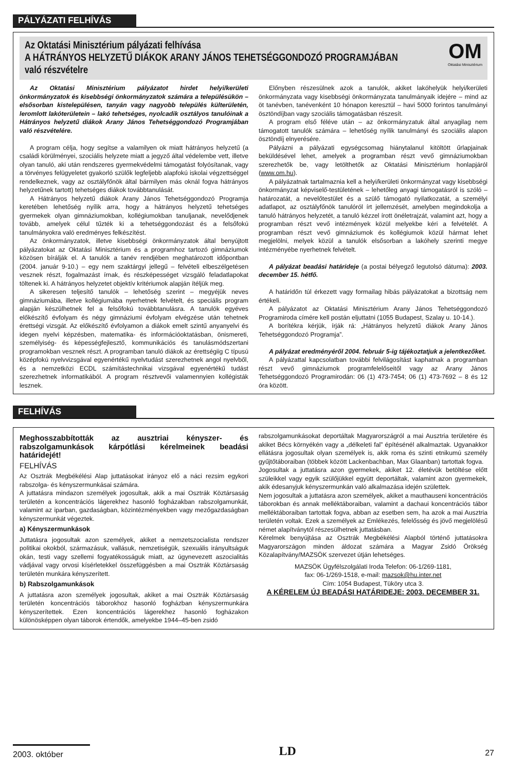PÁLYÁZATI FELHÍVÁS
Az Oktatási Minisztérium pályázati felhívása
A HÁTRÁNYOS HELYZETŰ DIÁKOK ARANY JÁNOS TEHETSÉGGONDOZÓ PROGRAMJÁBAN
való részvételre
OM
Oktatási Minisztérium
Az Oktatási Minisztérium pályázatot hirdet helyi/kerületi önkormányzatok és kisebbségi önkormányzatok számára a településükön – elsősorban kistelepülésen, tanyán vagy nagyobb település külterületén, leromlott lakóterületein – lakó tehetséges, nyolcadik osztályos tanulóinak a Hátrányos helyzetű diákok Arany János Tehetséggondozó Programjában való részvételére.
A program célja, hogy segítse a valamilyen ok miatt hátrányos helyzetű (a családi körülményei, szociális helyzete miatt a jegyző által védelembe vett, illetve olyan tanuló, aki után rendszeres gyermekvédelmi támogatást folyósítanak, vagy a törvényes felügyeletet gyakorló szülők legfeljebb alapfokú iskolai végzettséggel rendelkeznek, vagy az osztályfőnök által bármilyen más oknál fogva hátrányos helyzetűnek tartott) tehetséges diákok továbbtanulását.
A Hátrányos helyzetű diákok Arany János Tehetséggondozó Programja keretében lehetőség nyílik arra, hogy a hátrányos helyzetű tehetséges gyermekek olyan gimnáziumokban, kollégiumokban tanuljanak, nevelődjenek tovább, amelyek célul tűzték ki a tehetséggondozást és a felsőfokú tanulmányokra való eredményes felkészítést.
Az önkormányzatok, illetve kisebbségi önkormányzatok által benyújtott pályázatokat az Oktatási Minisztérium és a programhoz tartozó gimnáziumok közösen bírálják el. A tanulók a tanév rendjében meghatározott időpontban (2004. január 9-10.) – egy nem szaktárgyi jellegű – felvételi elbeszélgetésen vesznek részt, fogalmazást írnak, és részképességet vizsgáló feladatlapokat töltenek ki. A hátrányos helyzetet objektív kritériumok alapján ítéljük meg.
A sikeresen teljesítő tanulók – lehetőség szerint – megyéjük neves gimnáziumába, illetve kollégiumába nyerhetnek felvételt, és speciális program alapján készülhetnek fel a felsőfokú továbbtanulásra. A tanulók egyéves előkészítő évfolyam és négy gimnáziumi évfolyam elvégzése után tehetnek érettségi vizsgát. Az előkészítő évfolyamon a diákok emelt szintű anyanyelvi és idegen nyelvi képzésben, matematika- és információoktatásban, önismereti, személyiség- és képességfejlesztő, kommunikációs és tanulásmódszertani programokban vesznek részt. A programban tanuló diákok az érettségiig C típusú középfokú nyelvvizsgával egyenértékű nyelvtudást szerezhetnek angol nyelvből, és a nemzetközi ECDL számítástechnikai vizsgával egyenértékű tudást szerezhetnek informatikából. A program résztvevői valamennyien kollégisták lesznek.
Előnyben részesülnek azok a tanulók, akiket lakóhelyük helyi/kerületi önkormányzata vagy kisebbségi önkormányzata tanulmányaik idejére – mind az öt tanévben, tanévenként 10 hónapon keresztül – havi 5000 forintos tanulmányi ösztöndíjban vagy szociális támogatásban részesít.
A program első féléve után – az önkormányzatuk által anyagilag nem támogatott tanulók számára – lehetőség nyílik tanulmányi és szociális alapon ösztöndíj elnyerésére.
Pályázni a pályázati egységcsomag hiánytalanul kitöltött űrlapjainak beküldésével lehet, amelyek a programban részt vevő gimnáziumokban szerezhetők be, vagy letölthetők az Oktatási Minisztérium honlapjáról (www.om.hu).
A pályázatnak tartalmaznia kell a helyi/kerületi önkormányzat vagy kisebbségi önkormányzat képviselő-testületének – lehetőleg anyagi támogatásról is szóló – határozatát, a nevelőtestület és a szülő támogató nyilatkozatát, a személyi adatlapot, az osztályfőnök tanulóról írt jellemzését, amelyben megindokolja a tanuló hátrányos helyzetét, a tanuló kézzel írott önéletrajzát, valamint azt, hogy a programban részt vevő intézmények közül melyekbe kéri a felvételét. A programban részt vevő gimnáziumok és kollégiumok közül hármat lehet megjelölni, melyek közül a tanulók elsősorban a lakóhely szerinti megye intézményébe nyerhetnek felvételt.
A pályázat beadási határideje (a postai bélyegző legutolsó dátuma): 2003. december 15. hétfő.
A határidőn túl érkezett vagy formailag hibás pályázatokat a bizottság nem értékeli.
A pályázatot az Oktatási Minisztérium Arany János Tehetséggondozó Programiroda címére kell postán eljuttatni (1055 Budapest, Szalay u. 10-14.).
A borítékra kérjük, írják rá: „Hátrányos helyzetű diákok Arany János Tehetséggondozó Programja”.
A pályázat eredményéről 2004. február 5-ig tájékoztatjuk a jelentkezőket.
A pályázattal kapcsolatban további felvilágosítást kaphatnak a programban részt vevő gimnáziumok programfelelőseitől vagy az Arany János Tehetséggondozó Programirodán: 06 (1) 473-7454; 06 (1) 473-7692 – 8 és 12 óra között.
FELHÍVÁS
Meghosszabbították az ausztriai kényszer- és rabszolgamunkások kárpótlási kérelmeinek beadási határidejét!
FELHÍVÁS
Az Osztrák Megbékélési Alap juttatásokat irányoz elő a náci rezsim egykori rabszolga- és kényszermunkásai számára.
A juttatásra mindazon személyek jogosultak, akik a mai Osztrák Köztársaság területén a koncentrációs lágerekhez hasonló fogházakban rabszolgamunkát, valamint az iparban, gazdaságban, közintézményekben vagy mezőgazdaságban kényszermunkát végeztek.
a) Kényszermunkások
Juttatásra jogosultak azon személyek, akiket a nemzetszocialista rendszer politikai okokból, származásuk, vallásuk, nemzetiségük, szexuális irányultságuk okán, testi vagy szellemi fogyatékosságuk miatt, az úgynevezett aszocialitás vádjával vagy orvosi kísérletekkel összefüggésben a mai Osztrák Köztársaság területén munkára kényszerített.
b) Rabszolgamunkások
A juttatásra azon személyek jogosultak, akiket a mai Osztrák Köztársaság területén koncentrációs táborokhoz hasonló fogházban kényszermunkára kényszerítettek. Ezen koncentrációs lágerekhez hasonló fogházakon különösképpen olyan táborok értendők, amelyekbe 1944–45-ben zsidó
rabszolgamunkásokat deportáltak Magyarországról a mai Ausztria területére és akiket Bécs környékén vagy a „délkeleti fal” építésénél alkalmaztak. Ugyanakkor ellátásra jogosultak olyan személyek is, akik roma és szinti etnikumú személy gyűjtőtáboraiban (többek között Lackenbachban, Max Glaanban) tartottak fogva.
Jogosultak a juttatásra azon gyermekek, akiket 12. életévük betöltése előtt szüleikkel vagy egyik szülőjükkel együtt deportáltak, valamint azon gyermekek, akik édesanyjuk kényszermunkán való alkalmazása idején születtek.
Nem jogosultak a juttatásra azon személyek, akiket a mauthauseni koncentrációs táborokban és annak melléktáboraiban, valamint a dachaui koncentrációs tábor melléktáboraiban tartottak fogva, abban az esetben sem, ha azok a mai Ausztria területén voltak. Ezek a személyek az Emlékezés, felelősség és jövő megjelölésű német alapítványtól részesülhetnek juttatásban.
Kérelmek benyújtása az Osztrák Megbékélési Alapból történő juttatásokra Magyarországon minden áldozat számára a Magyar Zsidó Örökség Közalapítvány/MAZSÖK szervezet útján lehetséges.
MAZSÖK Ügyfélszolgálati Iroda Telefon: 06-1/269-1181,
fax: 06-1/269-1518, e-mail: mazsok@hu.inter.net
Cím: 1054 Budapest, Tüköry utca 3.
A KÉRELEM ÚJ BEADÁSI HATÁRIDEJE: 2003. DECEMBER 31.
2003. október LD 27